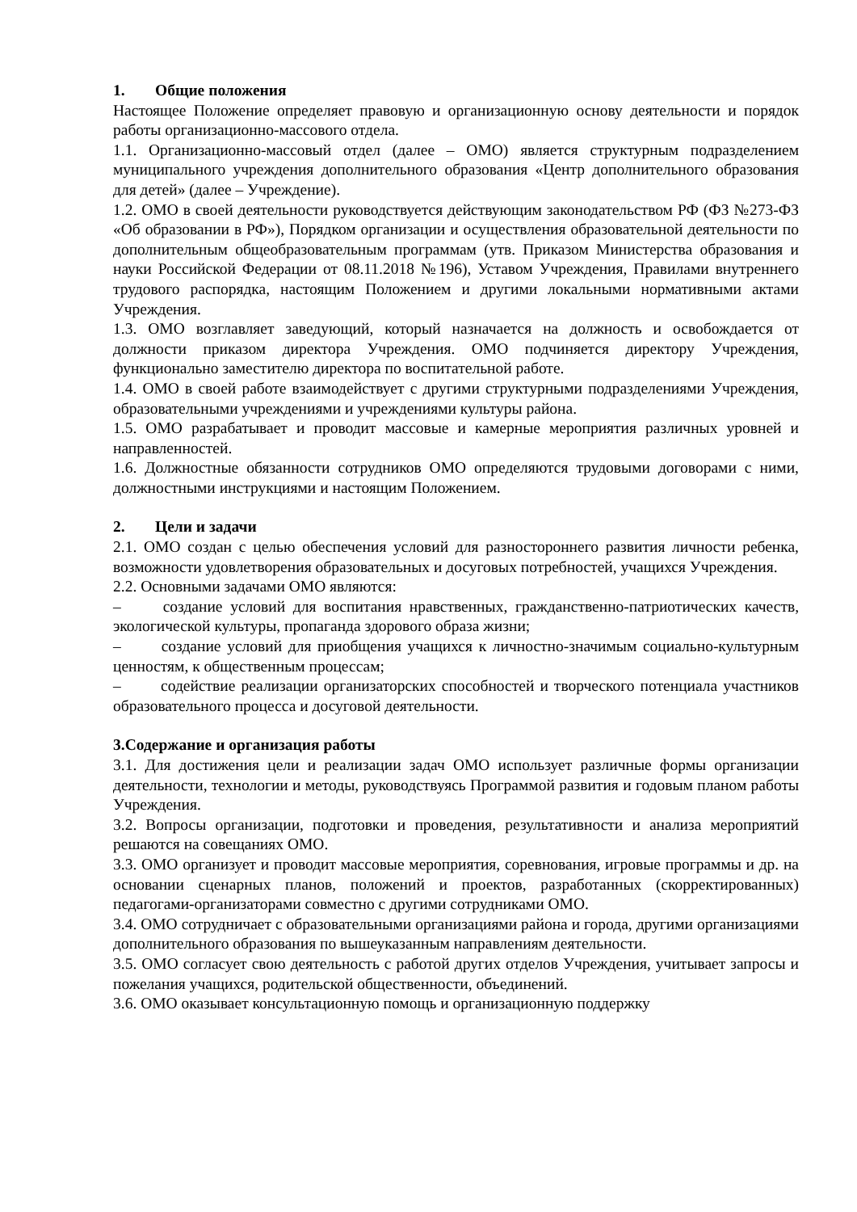1. Общие положения
Настоящее Положение определяет правовую и организационную основу деятельности и порядок работы организационно-массового отдела.
1.1. Организационно-массовый отдел (далее – ОМО) является структурным подразделением муниципального учреждения дополнительного образования «Центр дополнительного образования для детей» (далее – Учреждение).
1.2. ОМО в своей деятельности руководствуется действующим законодательством РФ (ФЗ №273-ФЗ «Об образовании в РФ»), Порядком организации и осуществления образовательной деятельности по дополнительным общеобразовательным программам (утв. Приказом Министерства образования и науки Российской Федерации от 08.11.2018 №196), Уставом Учреждения, Правилами внутреннего трудового распорядка, настоящим Положением и другими локальными нормативными актами Учреждения.
1.3. ОМО возглавляет заведующий, который назначается на должность и освобождается от должности приказом директора Учреждения. ОМО подчиняется директору Учреждения, функционально заместителю директора по воспитательной работе.
1.4. ОМО в своей работе взаимодействует с другими структурными подразделениями Учреждения, образовательными учреждениями и учреждениями культуры района.
1.5. ОМО разрабатывает и проводит массовые и камерные мероприятия различных уровней и направленностей.
1.6. Должностные обязанности сотрудников ОМО определяются трудовыми договорами с ними, должностными инструкциями и настоящим Положением.
2. Цели и задачи
2.1. ОМО создан с целью обеспечения условий для разностороннего развития личности ребенка, возможности удовлетворения образовательных и досуговых потребностей, учащихся Учреждения.
2.2. Основными задачами ОМО являются:
– создание условий для воспитания нравственных, гражданственно-патриотических качеств, экологической культуры, пропаганда здорового образа жизни;
– создание условий для приобщения учащихся к личностно-значимым социально-культурным ценностям, к общественным процессам;
– содействие реализации организаторских способностей и творческого потенциала участников образовательного процесса и досуговой деятельности.
3.Содержание и организация работы
3.1. Для достижения цели и реализации задач ОМО использует различные формы организации деятельности, технологии и методы, руководствуясь Программой развития и годовым планом работы Учреждения.
3.2. Вопросы организации, подготовки и проведения, результативности и анализа мероприятий решаются на совещаниях ОМО.
3.3. ОМО организует и проводит массовые мероприятия, соревнования, игровые программы и др. на основании сценарных планов, положений и проектов, разработанных (скорректированных) педагогами-организаторами совместно с другими сотрудниками ОМО.
3.4. ОМО сотрудничает с образовательными организациями района и города, другими организациями дополнительного образования по вышеуказанным направлениям деятельности.
3.5. ОМО согласует свою деятельность с работой других отделов Учреждения, учитывает запросы и пожелания учащихся, родительской общественности, объединений.
3.6. ОМО оказывает консультационную помощь и организационную поддержку